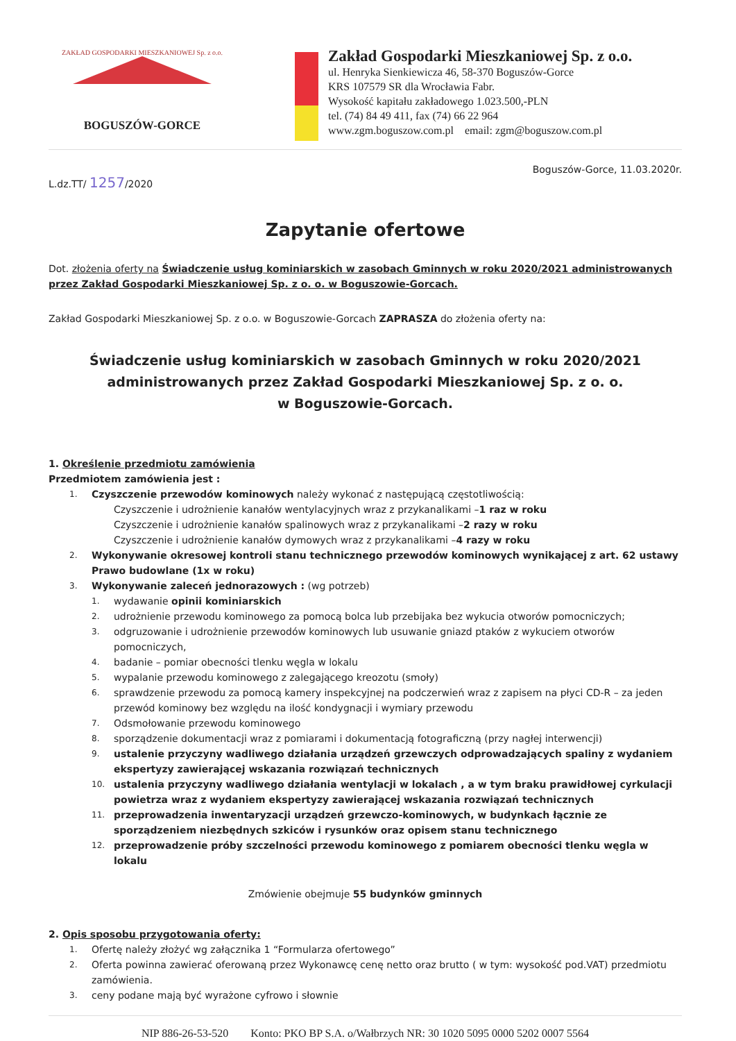ZAKŁAD GOSPODARKI MIESZKANIOWEJ Sp. z o.o.
BOGUSZÓW-GORCE
Zakład Gospodarki Mieszkaniowej Sp. z o.o.
ul. Henryka Sienkiewicza 46, 58-370 Boguszów-Gorce
KRS 107579 SR dla Wrocławia Fabr.
Wysokość kapitału zakładowego 1.023.500,-PLN
tel. (74) 84 49 411, fax (74) 66 22 964
www.zgm.boguszow.com.pl email: zgm@boguszow.com.pl
Boguszów-Gorce, 11.03.2020r.
L.dz.TT/ 1257/2020
Zapytanie ofertowe
Dot. złożenia oferty na Świadczenie usług kominiarskich w zasobach Gminnych w roku 2020/2021 administrowanych przez Zakład Gospodarki Mieszkaniowej Sp. z o. o. w Boguszowie-Gorcach.
Zakład Gospodarki Mieszkaniowej Sp. z o.o. w Boguszowie-Gorcach ZAPRASZA do złożenia oferty na:
Świadczenie usług kominiarskich w zasobach Gminnych w roku 2020/2021
administrowanych przez Zakład Gospodarki Mieszkaniowej Sp. z o. o.
w Boguszowie-Gorcach.
1. Określenie przedmiotu zamówienia
Przedmiotem zamówienia jest :
1.
Czyszczenie przewodów kominowych należy wykonać z następującą częstotliwością:
Czyszczenie i udrożnienie kanałów wentylacyjnych wraz z przykanalikami – 1 raz w roku
Czyszczenie i udrożnienie kanałów spalinowych wraz z przykanalikami – 2 razy w roku
Czyszczenie i udrożnienie kanałów dymowych wraz z przykanalikami – 4 razy w roku
2. Wykonywanie okresowej kontroli stanu technicznego przewodów kominowych wynikającej z art. 62 ustawy Prawo budowlane (1x w roku)
3.
Wykonywanie zaleceń jednorazowych : (wg potrzeb)
1.
wydawanie opinii kominiarskich
2. udrożnienie przewodu kominowego za pomocą bolca lub przebijaka bez wykucia otworów pomocniczych;
3. odgruzowanie i udrożnienie przewodów kominowych lub usuwanie gniazd ptaków z wykuciem otworów pomocniczych,
4. badanie – pomiar obecności tlenku węgla w lokalu
5. wypalanie przewodu kominowego z zalegającego kreozotu (smoły)
6. sprawdzenie przewodu za pomocą kamery inspekcyjnej na podczerwień wraz z zapisem na płyci CD-R – za jeden przewód kominowy bez względu na ilość kondygnacji i wymiary przewodu
7. Odsmołowanie przewodu kominowego
8. sporządzenie dokumentacji wraz z pomiarami i dokumentacją fotograficzną (przy nagłej interwencji)
9. ustalenie przyczyny wadliwego działania urządzeń grzewczych odprowadzających spaliny z wydaniem ekspertyzy zawierającej wskazania rozwiązań technicznych
10. ustalenia przyczyny wadliwego działania wentylacji w lokalach , a w tym braku prawidłowej cyrkulacji powietrza wraz z wydaniem ekspertyzy zawierającej wskazania rozwiązań technicznych
11. przeprowadzenia inwentaryzacji urządzeń grzewczo-kominowych, w budynkach łącznie ze sporządzeniem niezbędnych szkiców i rysunków oraz opisem stanu technicznego
12. przeprowadzenie próby szczelności przewodu kominowego z pomiarem obecności tlenku węgla w lokalu
Zmówienie obejmuje 55 budynków gminnych
2. Opis sposobu przygotowania oferty:
1. Ofertę należy złożyć wg załącznika 1 “Formularza ofertowego”
2. Oferta powinna zawierać oferowaną przez Wykonawcę cenę netto oraz brutto ( w tym: wysokość pod.VAT) przedmiotu zamówienia.
3. ceny podane mają być wyrażone cyfrowo i słownie
NIP 886-26-53-520 Konto: PKO BP S.A. o/Wałbrzych NR: 30 1020 5095 0000 5202 0007 5564